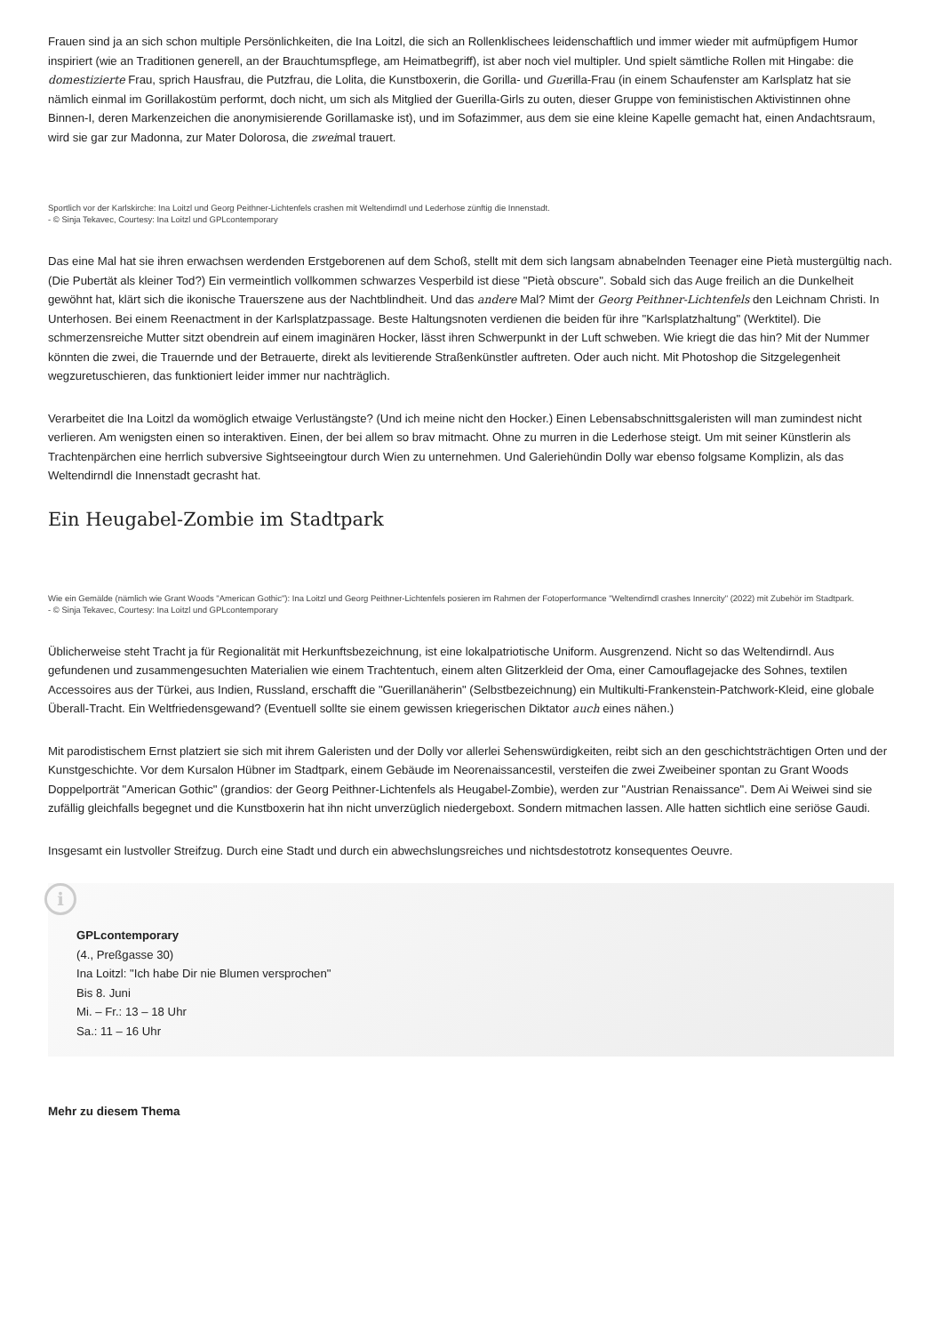Frauen sind ja an sich schon multiple Persönlichkeiten, die Ina Loitzl, die sich an Rollenklischees leidenschaftlich und immer wieder mit aufmüpfigem Humor inspiriert (wie an Traditionen generell, an der Brauchtumspflege, am Heimatbegriff), ist aber noch viel multipler. Und spielt sämtliche Rollen mit Hingabe: die domestizierte Frau, sprich Hausfrau, die Putzfrau, die Lolita, die Kunstboxerin, die Gorilla- und Guerilla-Frau (in einem Schaufenster am Karlsplatz hat sie nämlich einmal im Gorillakostüm performt, doch nicht, um sich als Mitglied der Guerilla-Girls zu outen, dieser Gruppe von feministischen Aktivistinnen ohne Binnen-I, deren Markenzeichen die anonymisierende Gorillamaske ist), und im Sofazimmer, aus dem sie eine kleine Kapelle gemacht hat, einen Andachtsraum, wird sie gar zur Madonna, zur Mater Dolorosa, die zweimal trauert.
Sportlich vor der Karlskirche: Ina Loitzl und Georg Peithner-Lichtenfels crashen mit Weltendirndl und Lederhose zünftig die Innenstadt.
- © Sinja Tekavec, Courtesy: Ina Loitzl und GPLcontemporary
Das eine Mal hat sie ihren erwachsen werdenden Erstgeborenen auf dem Schoß, stellt mit dem sich langsam abnabelnden Teenager eine Pietà mustergültig nach. (Die Pubertät als kleiner Tod?) Ein vermeintlich vollkommen schwarzes Vesperbild ist diese "Pietà obscure". Sobald sich das Auge freilich an die Dunkelheit gewöhnt hat, klärt sich die ikonische Trauerszene aus der Nachtblindheit. Und das andere Mal? Mimt der Georg Peithner-Lichtenfels den Leichnam Christi. In Unterhosen. Bei einem Reenactment in der Karlsplatzpassage. Beste Haltungsnoten verdienen die beiden für ihre "Karlsplatzhaltung" (Werktitel). Die schmerzensreiche Mutter sitzt obendrein auf einem imaginären Hocker, lässt ihren Schwerpunkt in der Luft schweben. Wie kriegt die das hin? Mit der Nummer könnten die zwei, die Trauernde und der Betrauerte, direkt als levitierende Straßenkünstler auftreten. Oder auch nicht. Mit Photoshop die Sitzgelegenheit wegzuretuschieren, das funktioniert leider immer nur nachträglich.
Verarbeitet die Ina Loitzl da womöglich etwaige Verlustängste? (Und ich meine nicht den Hocker.) Einen Lebensabschnittsgaleristen will man zumindest nicht verlieren. Am wenigsten einen so interaktiven. Einen, der bei allem so brav mitmacht. Ohne zu murren in die Lederhose steigt. Um mit seiner Künstlerin als Trachtenpärchen eine herrlich subversive Sightseeingtour durch Wien zu unternehmen. Und Galeriehündin Dolly war ebenso folgsame Komplizin, als das Weltendirndl die Innenstadt gecrasht hat.
Ein Heugabel-Zombie im Stadtpark
Wie ein Gemälde (nämlich wie Grant Woods "American Gothic"): Ina Loitzl und Georg Peithner-Lichtenfels posieren im Rahmen der Fotoperformance "Weltendirndl crashes Innercity" (2022) mit Zubehör im Stadtpark.
- © Sinja Tekavec, Courtesy: Ina Loitzl und GPLcontemporary
Üblicherweise steht Tracht ja für Regionalität mit Herkunftsbezeichnung, ist eine lokalpatriotische Uniform. Ausgrenzend. Nicht so das Weltendirndl. Aus gefundenen und zusammengesuchten Materialien wie einem Trachtentuch, einem alten Glitzerkleid der Oma, einer Camouflagejacke des Sohnes, textilen Accessoires aus der Türkei, aus Indien, Russland, erschafft die "Guerillanäherin" (Selbstbezeichnung) ein Multikulti-Frankenstein-Patchwork-Kleid, eine globale Überall-Tracht. Ein Weltfriedensgewand? (Eventuell sollte sie einem gewissen kriegerischen Diktator auch eines nähen.)
Mit parodistischem Ernst platziert sie sich mit ihrem Galeristen und der Dolly vor allerlei Sehenswürdigkeiten, reibt sich an den geschichtsträchtigen Orten und der Kunstgeschichte. Vor dem Kursalon Hübner im Stadtpark, einem Gebäude im Neorenaissancestil, versteifen die zwei Zweibeiner spontan zu Grant Woods Doppelporträt "American Gothic" (grandios: der Georg Peithner-Lichtenfels als Heugabel-Zombie), werden zur "Austrian Renaissance". Dem Ai Weiwei sind sie zufällig gleichfalls begegnet und die Kunstboxerin hat ihn nicht unverzüglich niedergeboxt. Sondern mitmachen lassen. Alle hatten sichtlich eine seriöse Gaudi.
Insgesamt ein lustvoller Streifzug. Durch eine Stadt und durch ein abwechslungsreiches und nichtsdestotrotz konsequentes Oeuvre.
i
GPLcontemporary
(4., Preßgasse 30)
Ina Loitzl: "Ich habe Dir nie Blumen versprochen"
Bis 8. Juni
Mi. – Fr.: 13 – 18 Uhr
Sa.: 11 – 16 Uhr
Mehr zu diesem Thema